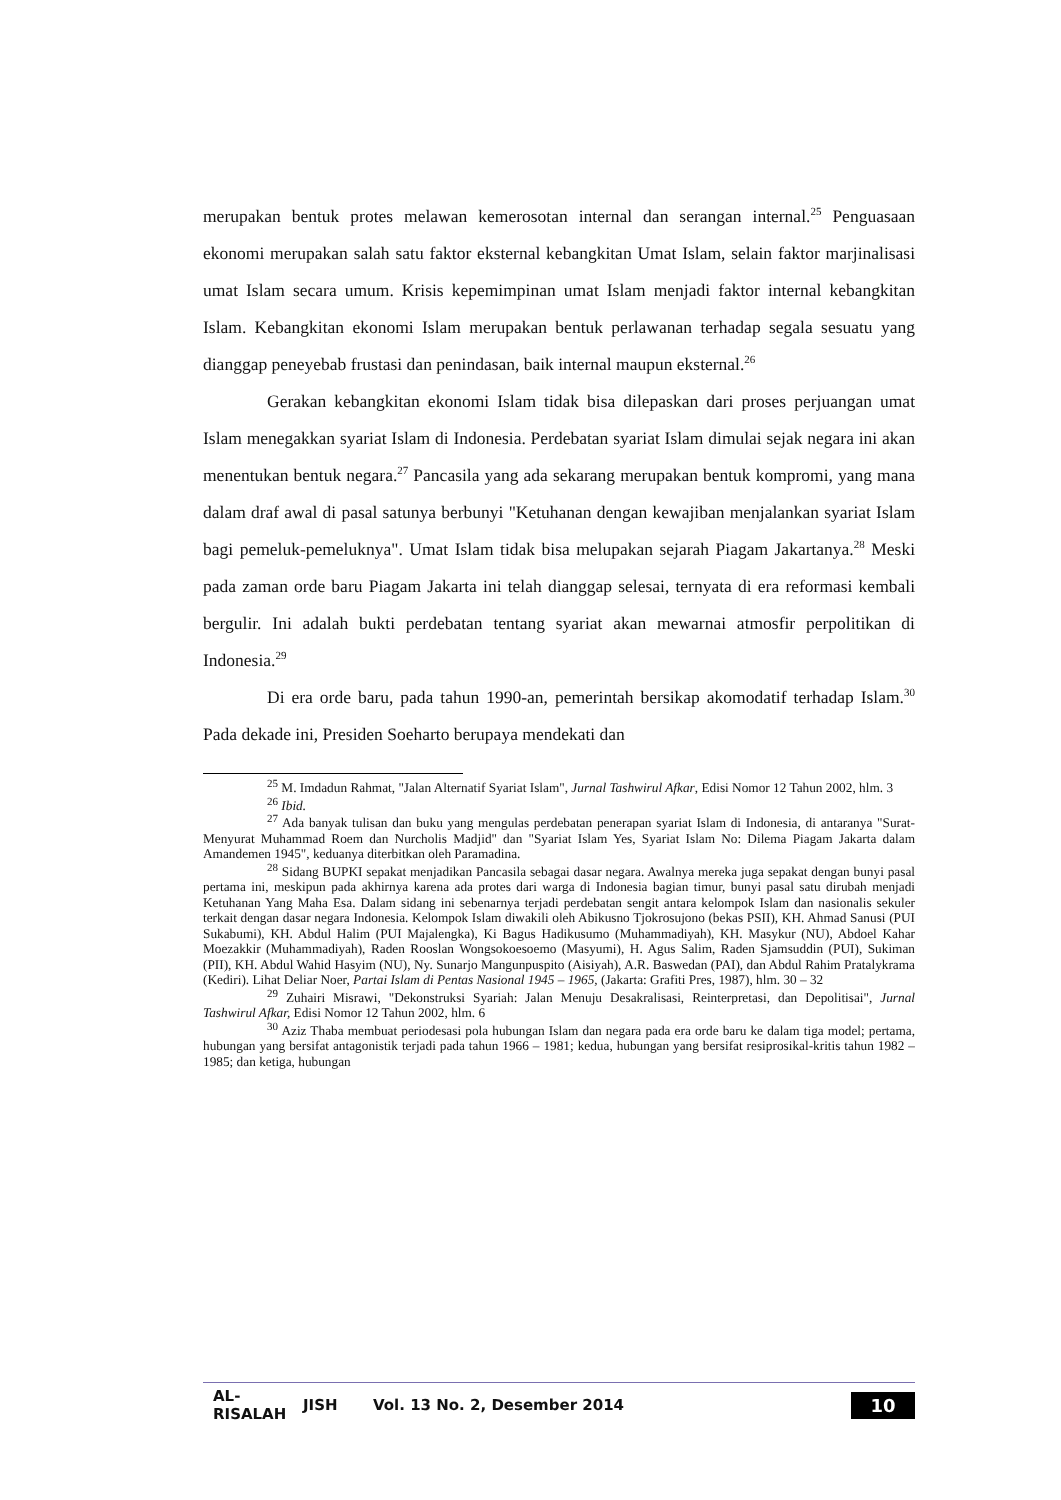merupakan bentuk protes melawan kemerosotan internal dan serangan internal.<sup>25</sup> Penguasaan ekonomi merupakan salah satu faktor eksternal kebangkitan Umat Islam, selain faktor marjinalisasi umat Islam secara umum. Krisis kepemimpinan umat Islam menjadi faktor internal kebangkitan Islam. Kebangkitan ekonomi Islam merupakan bentuk perlawanan terhadap segala sesuatu yang dianggap peneyebab frustasi dan penindasan, baik internal maupun eksternal.<sup>26</sup>
Gerakan kebangkitan ekonomi Islam tidak bisa dilepaskan dari proses perjuangan umat Islam menegakkan syariat Islam di Indonesia. Perdebatan syariat Islam dimulai sejak negara ini akan menentukan bentuk negara.<sup>27</sup> Pancasila yang ada sekarang merupakan bentuk kompromi, yang mana dalam draf awal di pasal satunya berbunyi "Ketuhanan dengan kewajiban menjalankan syariat Islam bagi pemeluk-pemeluknya". Umat Islam tidak bisa melupakan sejarah Piagam Jakartanya.<sup>28</sup> Meski pada zaman orde baru Piagam Jakarta ini telah dianggap selesai, ternyata di era reformasi kembali bergulir. Ini adalah bukti perdebatan tentang syariat akan mewarnai atmosfir perpolitikan di Indonesia.<sup>29</sup>
Di era orde baru, pada tahun 1990-an, pemerintah bersikap akomodatif terhadap Islam.<sup>30</sup> Pada dekade ini, Presiden Soeharto berupaya mendekati dan
<sup>25</sup> M. Imdadun Rahmat, "Jalan Alternatif Syariat Islam", Jurnal Tashwirul Afkar, Edisi Nomor 12 Tahun 2002, hlm. 3
<sup>26</sup> Ibid.
<sup>27</sup> Ada banyak tulisan dan buku yang mengulas perdebatan penerapan syariat Islam di Indonesia, di antaranya "Surat-Menyurat Muhammad Roem dan Nurcholis Madjid" dan "Syariat Islam Yes, Syariat Islam No: Dilema Piagam Jakarta dalam Amandemen 1945", keduanya diterbitkan oleh Paramadina.
<sup>28</sup> Sidang BUPKI sepakat menjadikan Pancasila sebagai dasar negara. Awalnya mereka juga sepakat dengan bunyi pasal pertama ini, meskipun pada akhirnya karena ada protes dari warga di Indonesia bagian timur, bunyi pasal satu dirubah menjadi Ketuhanan Yang Maha Esa. Dalam sidang ini sebenarnya terjadi perdebatan sengit antara kelompok Islam dan nasionalis sekuler terkait dengan dasar negara Indonesia. Kelompok Islam diwakili oleh Abikusno Tjokrosujono (bekas PSII), KH. Ahmad Sanusi (PUI Sukabumi), KH. Abdul Halim (PUI Majalengka), Ki Bagus Hadikusumo (Muhammadiyah), KH. Masykur (NU), Abdoel Kahar Moezakkir (Muhammadiyah), Raden Rooslan Wongsokoesoemo (Masyumi), H. Agus Salim, Raden Sjamsuddin (PUI), Sukiman (PII), KH. Abdul Wahid Hasyim (NU), Ny. Sunarjo Mangunpuspito (Aisiyah), A.R. Baswedan (PAI), dan Abdul Rahim Pratalykrama (Kediri). Lihat Deliar Noer, Partai Islam di Pentas Nasional 1945 – 1965, (Jakarta: Grafiti Pres, 1987), hlm. 30 – 32
<sup>29</sup> Zuhairi Misrawi, "Dekonstruksi Syariah: Jalan Menuju Desakralisasi, Reinterpretasi, dan Depolitisai", Jurnal Tashwirul Afkar, Edisi Nomor 12 Tahun 2002, hlm. 6
<sup>30</sup> Aziz Thaba membuat periodesasi pola hubungan Islam dan negara pada era orde baru ke dalam tiga model; pertama, hubungan yang bersifat antagonistik terjadi pada tahun 1966 – 1981; kedua, hubungan yang bersifat resiprosikal-kritis tahun 1982 – 1985; dan ketiga, hubungan
AL-RISALAH JISH Vol. 13 No. 2, Desember 2014 10